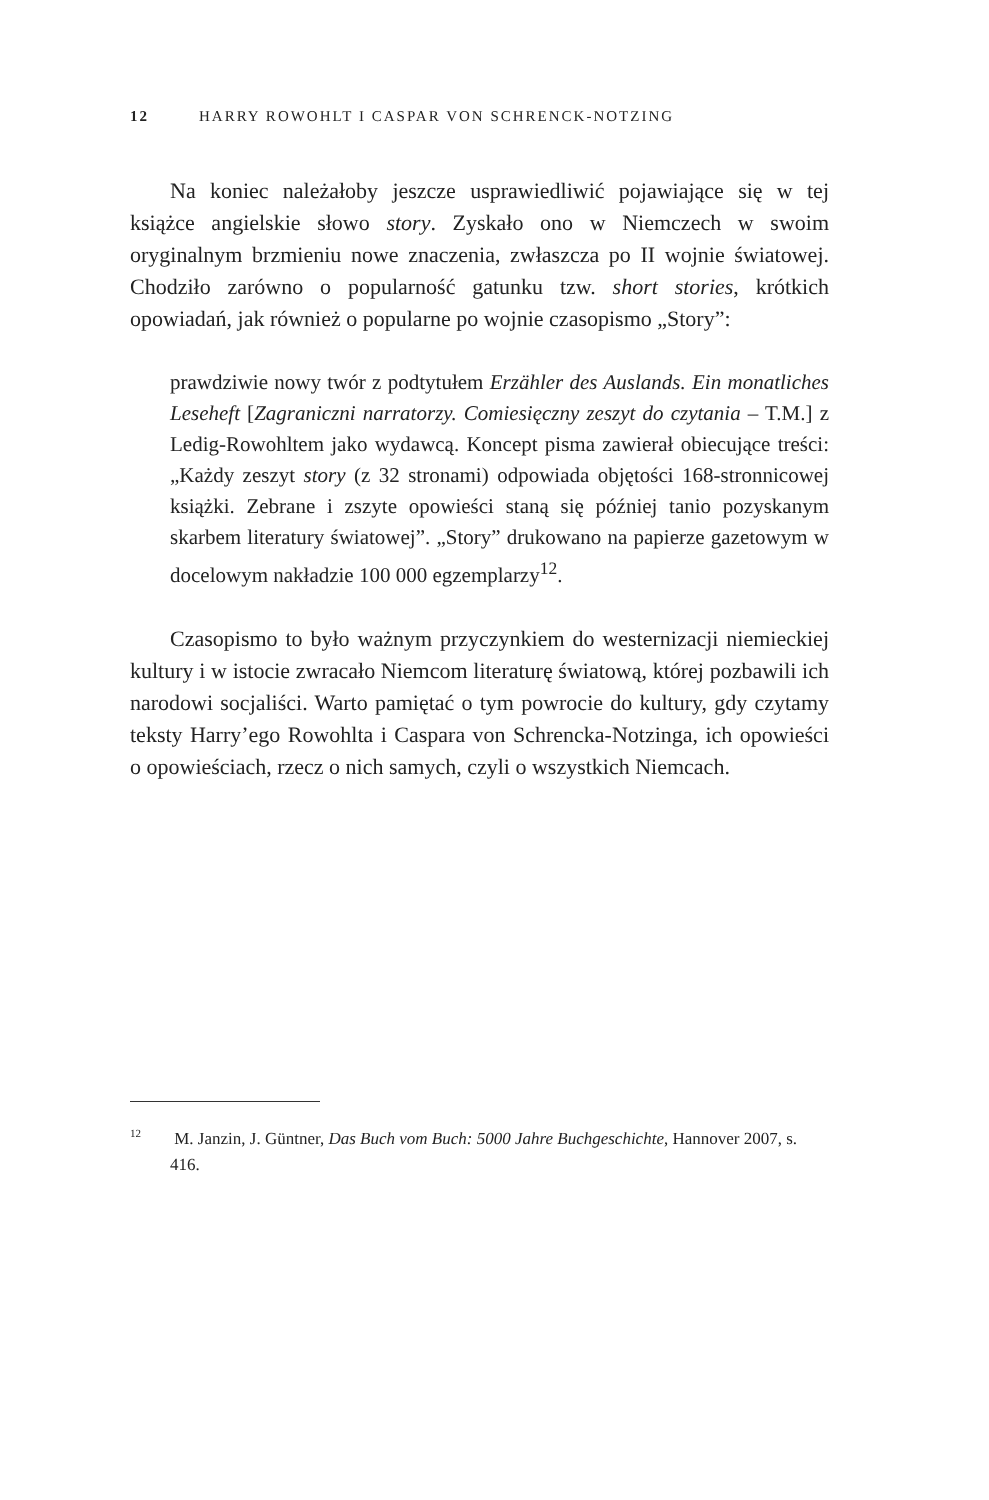12 HARRY ROWOHLT I CASPAR VON SCHRENCK-NOTZING
Na koniec należałoby jeszcze usprawiedliwić pojawiające się w tej książce angielskie słowo story. Zyskało ono w Niemczech w swoim oryginalnym brzmieniu nowe znaczenia, zwłaszcza po II wojnie światowej. Chodziło zarówno o popularność gatunku tzw. short stories, krótkich opowiadań, jak również o popularne po wojnie czasopismo „Story”:
prawdziwie nowy twór z podtytułem Erzähler des Auslands. Ein monatliches Leseheft [Zagraniczni narratorzy. Comiesięczny zeszyt do czytania – T.M.] z Ledig-Rowohltem jako wydawcą. Koncept pisma zawierał obiecujące treści: „Każdy zeszyt story (z 32 stronami) odpowiada objętości 168-stronnicowej książki. Zebrane i zszyte opowieści staną się później tanio pozyskanym skarbem literatury światowej”. „Story” drukowano na papierze gazetowym w docelowym nakładzie 100 000 egzemplarzy<sup>12</sup>.
Czasopismo to było ważnym przyczynkiem do westernizacji niemieckiej kultury i w istocie zwracało Niemcom literaturę światową, której pozbawili ich narodowi socjaliści. Warto pamiętać o tym powrocie do kultury, gdy czytamy teksty Harry’ego Rowohlta i Caspara von Schrencka-Notzinga, ich opowieści o opowieściach, rzecz o nich samych, czyli o wszystkich Niemcach.
<sup>12</sup> M. Janzin, J. Güntner, Das Buch vom Buch: 5000 Jahre Buchgeschichte, Hannover 2007, s. 416.